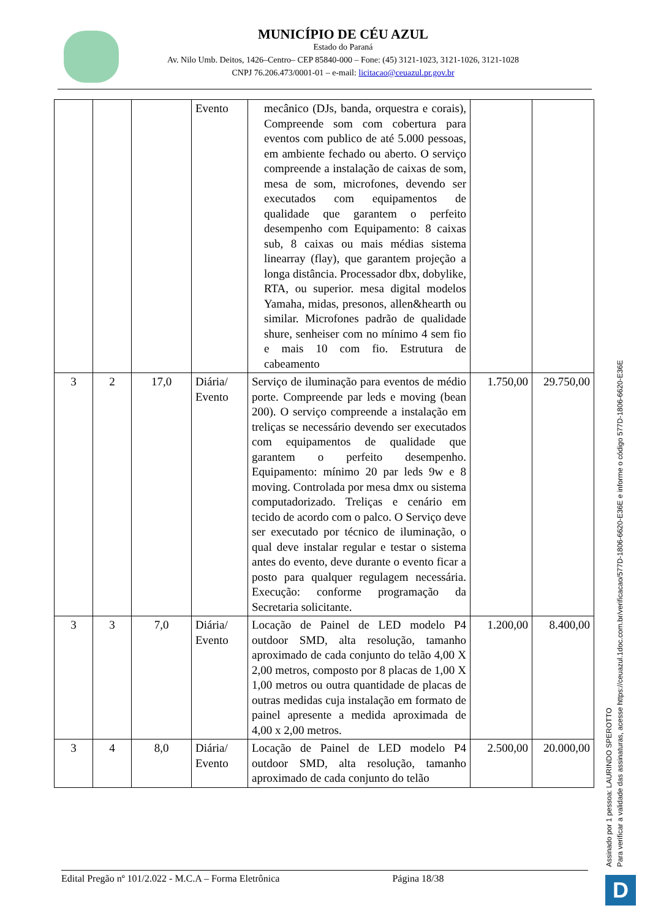MUNICÍPIO DE CÉU AZUL
Estado do Paraná
Av. Nilo Umb. Deitos, 1426–Centro– CEP 85840-000 – Fone: (45) 3121-1023, 3121-1026, 3121-1028
CNPJ 76.206.473/0001-01 – e-mail: licitacao@ceuazul.pr.gov.br
| | | | Evento | mecânico (DJs, banda, orquestra e corais), Compreende som com cobertura para eventos com publico de até 5.000 pessoas, em ambiente fechado ou aberto. O serviço compreende a instalação de caixas de som, mesa de som, microfones, devendo ser executados com equipamentos de qualidade que garantem o perfeito desempenho com Equipamento: 8 caixas sub, 8 caixas ou mais médias sistema linearray (flay), que garantem projeção a longa distância. Processador dbx, dobylike, RTA, ou superior. mesa digital modelos Yamaha, midas, presonos, allen&hearth ou similar. Microfones padrão de qualidade shure, senheiser com no mínimo 4 sem fio e mais 10 com fio. Estrutura de cabeamento | | |
| 3 | 2 | 17,0 | Diária/ Evento | Serviço de iluminação para eventos de médio porte. Compreende par leds e moving (bean 200). O serviço compreende a instalação em treliças se necessário devendo ser executados com equipamentos de qualidade que garantem o perfeito desempenho. Equipamento: mínimo 20 par leds 9w e 8 moving. Controlada por mesa dmx ou sistema computadorizado. Treliças e cenário em tecido de acordo com o palco. O Serviço deve ser executado por técnico de iluminação, o qual deve instalar regular e testar o sistema antes do evento, deve durante o evento ficar a posto para qualquer regulagem necessária. Execução: conforme programação da Secretaria solicitante. | 1.750,00 | 29.750,00 |
| 3 | 3 | 7,0 | Diária/ Evento | Locação de Painel de LED modelo P4 outdoor SMD, alta resolução, tamanho aproximado de cada conjunto do telão 4,00 X 2,00 metros, composto por 8 placas de 1,00 X 1,00 metros ou outra quantidade de placas de outras medidas cuja instalação em formato de painel apresente a medida aproximada de 4,00 x 2,00 metros. | 1.200,00 | 8.400,00 |
| 3 | 4 | 8,0 | Diária/ Evento | Locação de Painel de LED modelo P4 outdoor SMD, alta resolução, tamanho aproximado de cada conjunto do telão | 2.500,00 | 20.000,00 |
Edital Pregão nº 101/2.022 - M.C.A – Forma Eletrônica Página 18/38
Assinado por 1 pessoa: LAURINDO SPEROTTO
Para verificar a validade das assinaturas, acesse https://ceuazul.1doc.com.br/verificacao/577D-1806-6620-E36E e informe o código 577D-1806-6620-E36E
D